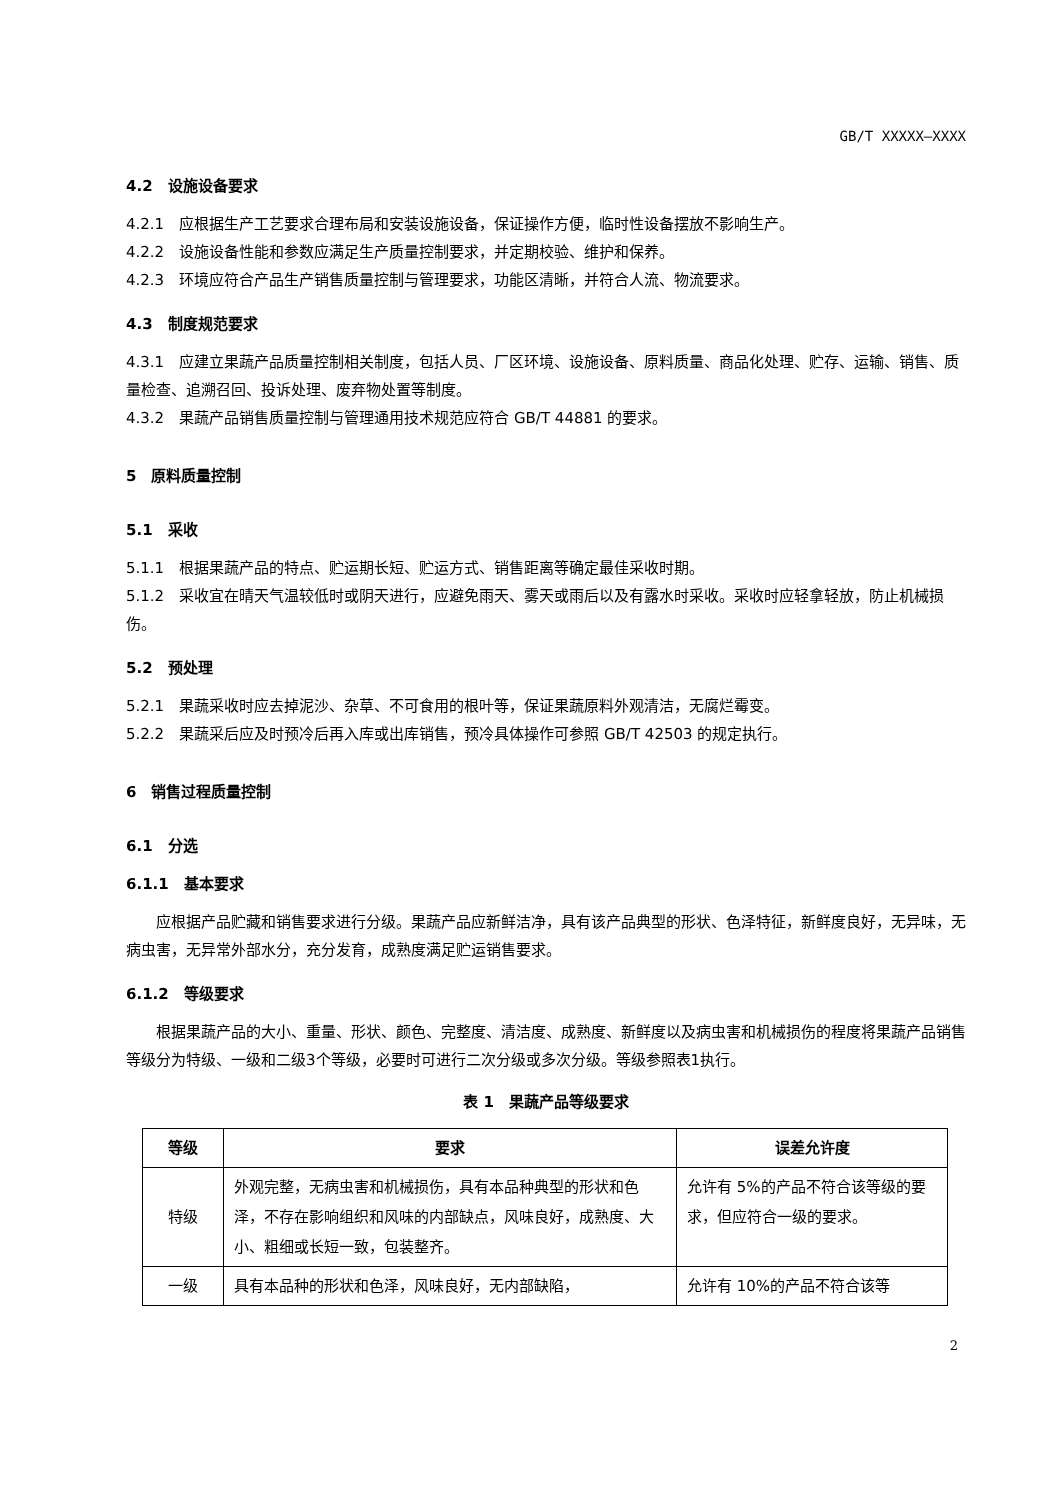GB/T XXXXX—XXXX
4.2　设施设备要求
4.2.1　应根据生产工艺要求合理布局和安装设施设备，保证操作方便，临时性设备摆放不影响生产。
4.2.2　设施设备性能和参数应满足生产质量控制要求，并定期校验、维护和保养。
4.2.3　环境应符合产品生产销售质量控制与管理要求，功能区清晰，并符合人流、物流要求。
4.3　制度规范要求
4.3.1　应建立果蔬产品质量控制相关制度，包括人员、厂区环境、设施设备、原料质量、商品化处理、贮存、运输、销售、质量检查、追溯召回、投诉处理、废弃物处置等制度。
4.3.2　果蔬产品销售质量控制与管理通用技术规范应符合 GB/T 44881 的要求。
5　原料质量控制
5.1　采收
5.1.1　根据果蔬产品的特点、贮运期长短、贮运方式、销售距离等确定最佳采收时期。
5.1.2　采收宜在晴天气温较低时或阴天进行，应避免雨天、雾天或雨后以及有露水时采收。采收时应轻拿轻放，防止机械损伤。
5.2　预处理
5.2.1　果蔬采收时应去掉泥沙、杂草、不可食用的根叶等，保证果蔬原料外观清洁，无腐烂霉变。
5.2.2　果蔬采后应及时预冷后再入库或出库销售，预冷具体操作可参照 GB/T 42503 的规定执行。
6　销售过程质量控制
6.1　分选
6.1.1　基本要求
应根据产品贮藏和销售要求进行分级。果蔬产品应新鲜洁净，具有该产品典型的形状、色泽特征，新鲜度良好，无异味，无病虫害，无异常外部水分，充分发育，成熟度满足贮运销售要求。
6.1.2　等级要求
根据果蔬产品的大小、重量、形状、颜色、完整度、清洁度、成熟度、新鲜度以及病虫害和机械损伤的程度将果蔬产品销售等级分为特级、一级和二级3个等级，必要时可进行二次分级或多次分级。等级参照表1执行。
表 1　果蔬产品等级要求
| 等级 | 要求 | 误差允许度 |
| --- | --- | --- |
| 特级 | 外观完整，无病虫害和机械损伤，具有本品种典型的形状和色泽，不存在影响组织和风味的内部缺点，风味良好，成熟度、大小、粗细或长短一致，包装整齐。 | 允许有 5%的产品不符合该等级的要求，但应符合一级的要求。 |
| 一级 | 具有本品种的形状和色泽，风味良好，无内部缺陷， | 允许有 10%的产品不符合该等 |
2